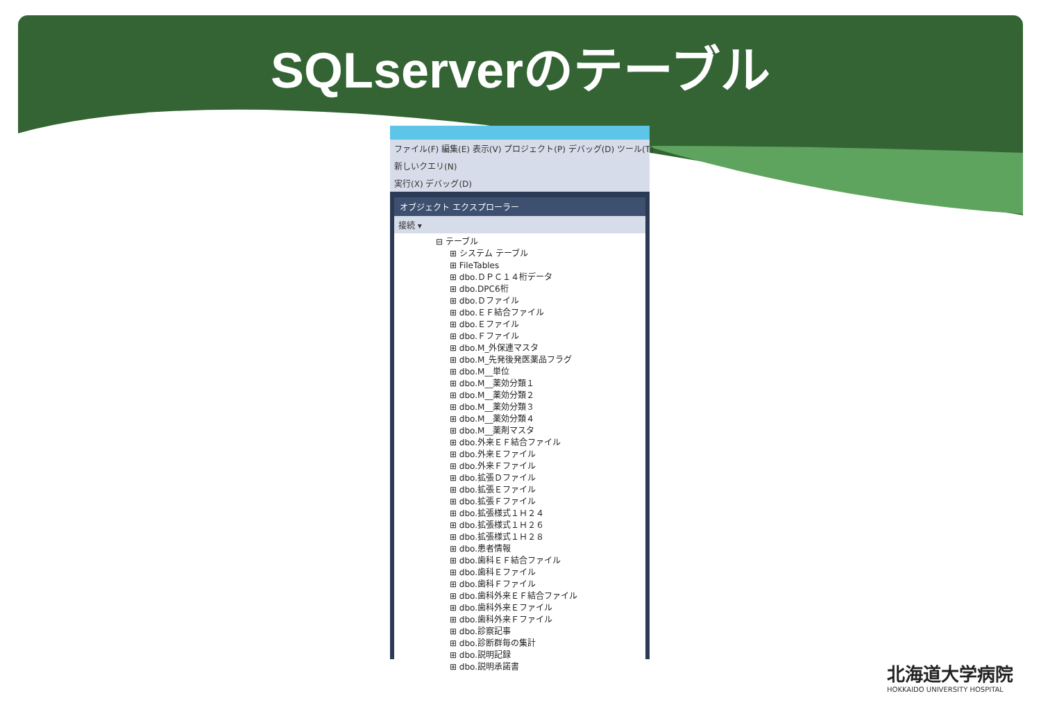SQLserverのテーブル
ファイル(F) 編集(E) 表示(V) プロジェクト(P) デバッグ(D) ツール(T)
新しいクエリ(N)
実行(X) デバッグ(D)
オブジェクト エクスプローラー
接続 ▾
⊟ テーブル
⊞ システム テーブル
⊞ FileTables
⊞ dbo.ＤＰＣ１４桁データ
⊞ dbo.DPC6桁
⊞ dbo.Ｄファイル
⊞ dbo.ＥＦ結合ファイル
⊞ dbo.Ｅファイル
⊞ dbo.Ｆファイル
⊞ dbo.M_外保連マスタ
⊞ dbo.M_先発後発医薬品フラグ
⊞ dbo.M__単位
⊞ dbo.M__薬効分類１
⊞ dbo.M__薬効分類２
⊞ dbo.M__薬効分類３
⊞ dbo.M__薬効分類４
⊞ dbo.M__薬剤マスタ
⊞ dbo.外来ＥＦ結合ファイル
⊞ dbo.外来Ｅファイル
⊞ dbo.外来Ｆファイル
⊞ dbo.拡張Ｄファイル
⊞ dbo.拡張Ｅファイル
⊞ dbo.拡張Ｆファイル
⊞ dbo.拡張様式１Ｈ２４
⊞ dbo.拡張様式１Ｈ２６
⊞ dbo.拡張様式１Ｈ２８
⊞ dbo.患者情報
⊞ dbo.歯科ＥＦ結合ファイル
⊞ dbo.歯科Ｅファイル
⊞ dbo.歯科Ｆファイル
⊞ dbo.歯科外来ＥＦ結合ファイル
⊞ dbo.歯科外来Ｅファイル
⊞ dbo.歯科外来Ｆファイル
⊞ dbo.診察記事
⊞ dbo.診断群毎の集計
⊞ dbo.説明記録
⊞ dbo.説明承諾書
北海道大学病院
HOKKAIDO UNIVERSITY HOSPITAL